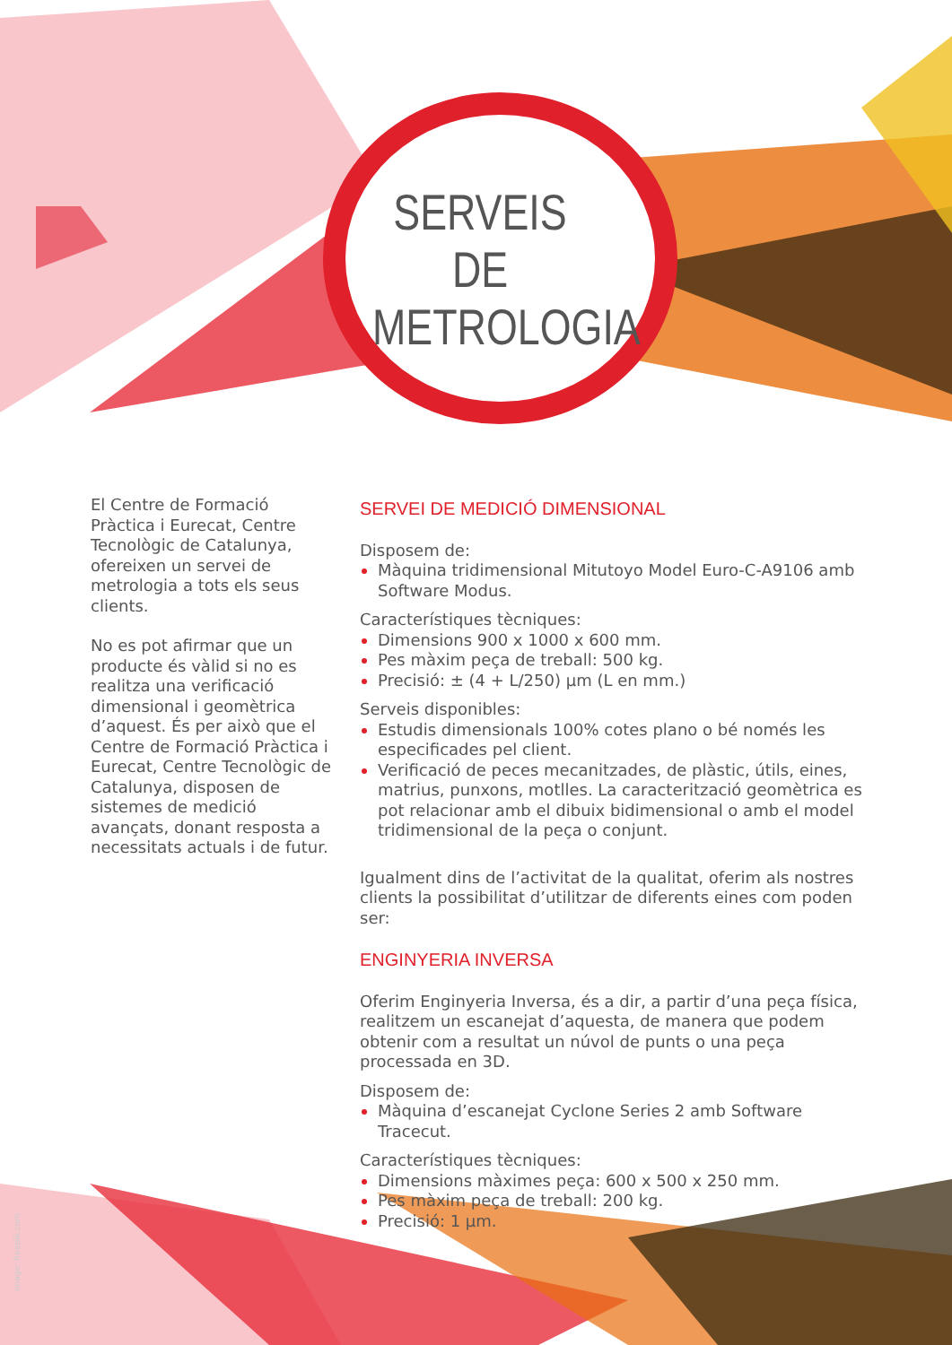SERVEIS DE METROLOGIA
El Centre de Formació Pràctica i Eurecat, Centre Tecnològic de Catalunya, ofereixen un servei de metrologia a tots els seus clients.
No es pot afirmar que un producte és vàlid si no es realitza una verificació dimensional i geomètrica d’aquest. És per això que el Centre de Formació Pràctica i Eurecat, Centre Tecnològic de Catalunya, disposen de sistemes de medició avançats, donant resposta a necessitats actuals i de futur.
SERVEI DE MEDICIÓ DIMENSIONAL
Disposem de:
Màquina tridimensional Mitutoyo Model Euro-C-A9106 amb Software Modus.
Característiques tècniques:
Dimensions 900 x 1000 x 600 mm.
Pes màxim peça de treball: 500 kg.
Precisió: ± (4 + L/250) µm (L en mm.)
Serveis disponibles:
Estudis dimensionals 100% cotes plano o bé només les especificades pel client.
Verificació de peces mecanitzades, de plàstic, útils, eines, matrius, punxons, motlles. La caracterització geomètrica es pot relacionar amb el dibuix bidimensional o amb el model tridimensional de la peça o conjunt.
Igualment dins de l’activitat de la qualitat, oferim als nostres clients la possibilitat d’utilitzar de diferents eines com poden ser:
ENGINYERIA INVERSA
Oferim Enginyeria Inversa, és a dir, a partir d’una peça física, realitzem un escanejat d’aquesta, de manera que podem obtenir com a resultat un núvol de punts o una peça processada en 3D.
Disposem de:
Màquina d’escanejat Cyclone Series 2 amb Software Tracecut.
Característiques tècniques:
Dimensions màximes peça: 600 x 500 x 250 mm.
Pes màxim peça de treball: 200 kg.
Precisió: 1 µm.
image: freepik.com